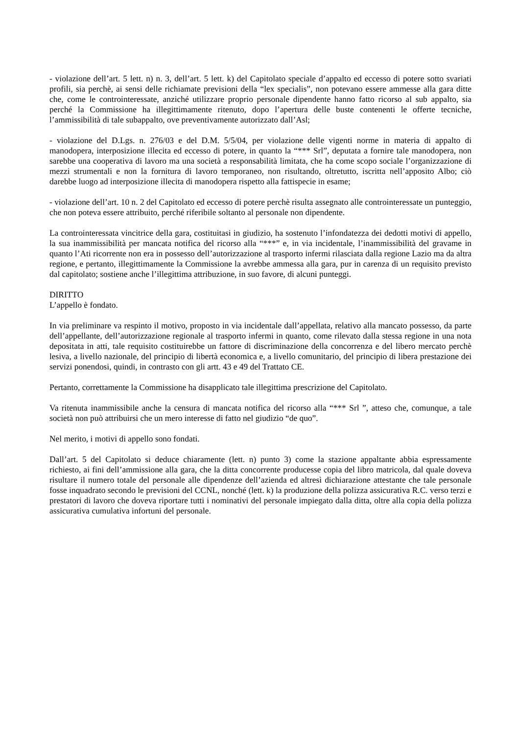- violazione dell’art. 5 lett. n) n. 3, dell’art. 5 lett. k) del Capitolato speciale d’appalto ed eccesso di potere sotto svariati profili, sia perchè, ai sensi delle richiamate previsioni della “lex specialis”, non potevano essere ammesse alla gara ditte che, come le controinteressate, anziché utilizzare proprio personale dipendente hanno fatto ricorso al sub appalto, sia perché la Commissione ha illegittimamente ritenuto, dopo l’apertura delle buste contenenti le offerte tecniche, l’ammissibilità di tale subappalto, ove preventivamente autorizzato dall’Asl;
- violazione del D.Lgs. n. 276/03 e del D.M. 5/5/04, per violazione delle vigenti norme in materia di appalto di manodopera, interposizione illecita ed eccesso di potere, in quanto la “*** Srl”, deputata a fornire tale manodopera, non sarebbe una cooperativa di lavoro ma una società a responsabilità limitata, che ha come scopo sociale l’organizzazione di mezzi strumentali e non la fornitura di lavoro temporaneo, non risultando, oltretutto, iscritta nell’apposito Albo; ciò darebbe luogo ad interposizione illecita di manodopera rispetto alla fattispecie in esame;
- violazione dell’art. 10 n. 2 del Capitolato ed eccesso di potere perchè risulta assegnato alle controinteressate un punteggio, che non poteva essere attribuito, perché riferibile soltanto al personale non dipendente.
La controinteressata vincitrice della gara, costituitasi in giudizio, ha sostenuto l’infondatezza dei dedotti motivi di appello, la sua inammissibilità per mancata notifica del ricorso alla “***” e, in via incidentale, l’inammissibilità del gravame in quanto l’Ati ricorrente non era in possesso dell’autorizzazione al trasporto infermi rilasciata dalla regione Lazio ma da altra regione, e pertanto, illegittimamente la Commissione la avrebbe ammessa alla gara, pur in carenza di un requisito previsto dal capitolato; sostiene anche l’illegittima attribuzione, in suo favore, di alcuni punteggi.
DIRITTO
L’appello è fondato.
In via preliminare va respinto il motivo, proposto in via incidentale dall’appellata, relativo alla mancato possesso, da parte dell’appellante, dell’autorizzazione regionale al trasporto infermi in quanto, come rilevato dalla stessa regione in una nota depositata in atti, tale requisito costituirebbe un fattore di discriminazione della concorrenza e del libero mercato perchè lesiva, a livello nazionale, del principio di libertà economica e, a livello comunitario, del principio di libera prestazione dei servizi ponendosi, quindi, in contrasto con gli artt. 43 e 49 del Trattato CE.
Pertanto, correttamente la Commissione ha disapplicato tale illegittima prescrizione del Capitolato.
Va ritenuta inammissibile anche la censura di mancata notifica del ricorso alla “*** Srl ”, atteso che, comunque, a tale società non può attribuirsi che un mero interesse di fatto nel giudizio “de quo”.
Nel merito, i motivi di appello sono fondati.
Dall’art. 5 del Capitolato si deduce chiaramente (lett. n) punto 3) come la stazione appaltante abbia espressamente richiesto, ai fini dell’ammissione alla gara, che la ditta concorrente producesse copia del libro matricola, dal quale doveva risultare il numero totale del personale alle dipendenze dell’azienda ed altresì dichiarazione attestante che tale personale fosse inquadrato secondo le previsioni del CCNL, nonché (lett. k) la produzione della polizza assicurativa R.C. verso terzi e prestatori di lavoro che doveva riportare tutti i nominativi del personale impiegato dalla ditta, oltre alla copia della polizza assicurativa cumulativa infortuni del personale.